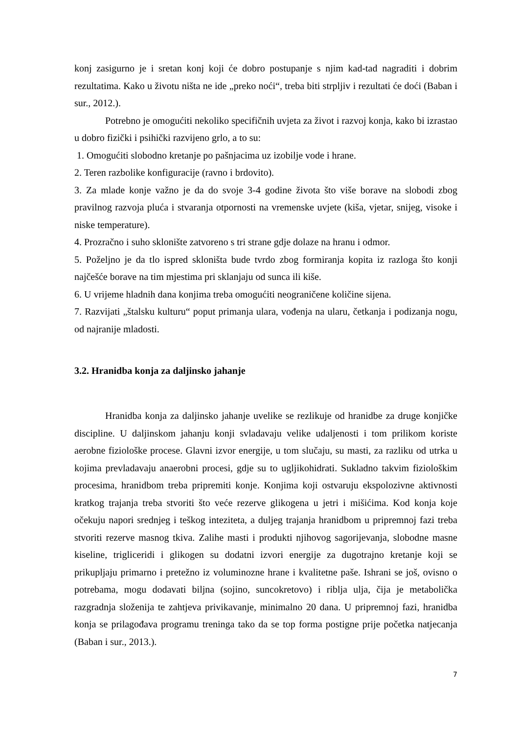konj zasigurno je i sretan konj koji će dobro postupanje s njim kad-tad nagraditi i dobrim rezultatima. Kako u životu ništa ne ide „preko noći“, treba biti strpljiv i rezultati će doći (Baban i sur., 2012.).
Potrebno je omogućiti nekoliko specifičnih uvjeta za život i razvoj konja, kako bi izrastao u dobro fizički i psihički razvijeno grlo, a to su:
1. Omogućiti slobodno kretanje po pašnjacima uz izobilje vode i hrane.
2. Teren razbolike konfiguracije (ravno i brdovito).
3. Za mlade konje važno je da do svoje 3-4 godine života što više borave na slobodi zbog pravilnog razvoja pluća i stvaranja otpornosti na vremenske uvjete (kiša, vjetar, snijeg, visoke i niske temperature).
4. Prozračno i suho sklonište zatvoreno s tri strane gdje dolaze na hranu i odmor.
5. Poželjno je da tlo ispred skloništa bude tvrdo zbog formiranja kopita iz razloga što konji najčešće borave na tim mjestima pri sklanjaju od sunca ili kiše.
6. U vrijeme hladnih dana konjima treba omogućiti neograničene količine sijena.
7. Razvijati „štalsku kulturu“ poput primanja ulara, vođenja na ularu, četkanja i podizanja nogu, od najranije mladosti.
3.2. Hranidba konja za daljinsko jahanje
Hranidba konja za daljinsko jahanje uvelike se rezlikuje od hranidbe za druge konjičke discipline. U daljinskom jahanju konji svladavaju velike udaljenosti i tom prilikom koriste aerobne fiziološke procese. Glavni izvor energije, u tom slučaju, su masti, za razliku od utrka u kojima prevladavaju anaerobni procesi, gdje su to ugljikohidrati. Sukladno takvim fiziološkim procesima, hranidbom treba pripremiti konje. Konjima koji ostvaruju ekspolozivne aktivnosti kratkog trajanja treba stvoriti što veće rezerve glikogena u jetri i mišićima. Kod konja koje očekuju napori srednjeg i teškog inteziteta, a duljeg trajanja hranidbom u pripremnoj fazi treba stvoriti rezerve masnog tkiva. Zalihe masti i produkti njihovog sagorijevanja, slobodne masne kiseline, trigliceridi i glikogen su dodatni izvori energije za dugotrajno kretanje koji se prikupljaju primarno i pretežno iz voluminozne hrane i kvalitetne paše. Ishrani se još, ovisno o potrebama, mogu dodavati biljna (sojino, suncokretovo) i riblja ulja, čija je metabolička razgradnja složenija te zahtjeva privikavanje, minimalno 20 dana. U pripremnoj fazi, hranidba konja se prilagođava programu treninga tako da se top forma postigne prije početka natjecanja (Baban i sur., 2013.).
7